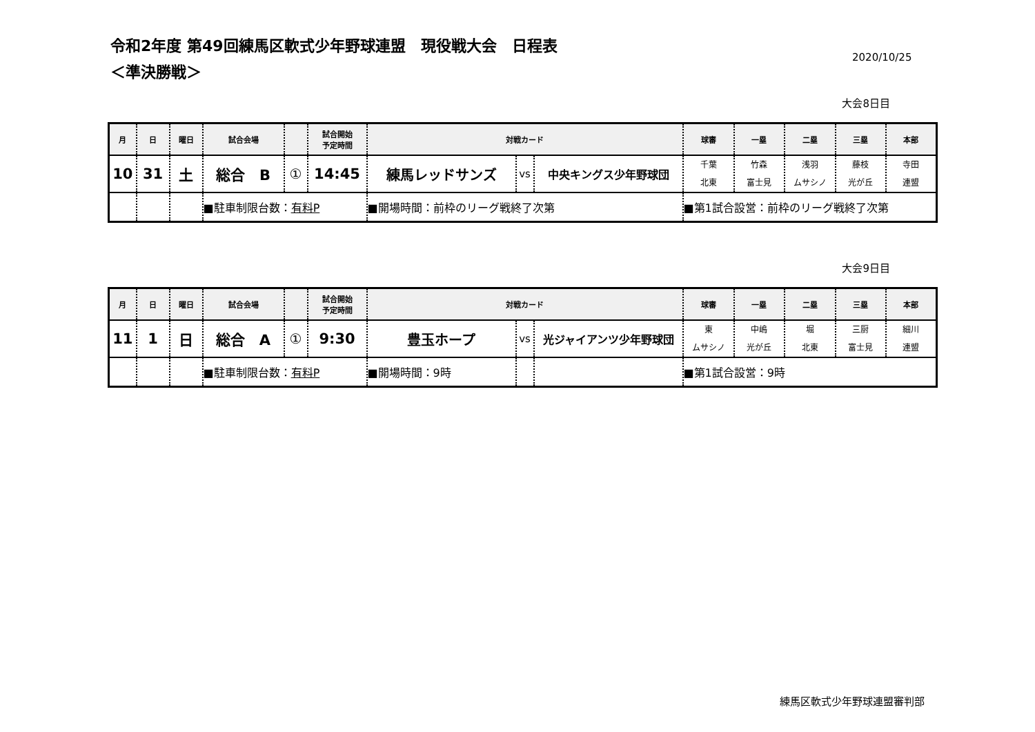令和2年度 第49回練馬区軟式少年野球連盟　現役戦大会　日程表
＜準決勝戦＞
2020/10/25
大会8日目
| 月 | 日 | 曜日 | 試合会場 | | 試合開始 予定時間 | 対戦カード | | | 球審 | 一塁 | 二塁 | 三塁 | 本部 |
| --- | --- | --- | --- | --- | --- | --- | --- | --- | --- | --- | --- | --- | --- |
| 10 | 31 | 土 | 総合 B | ① | 14:45 | 練馬レッドサンズ | vs | 中央キングス少年野球団 | 千葉 北東 | 竹森 富士見 | 浅羽 ムサシノ | 藤枝 光が丘 | 寺田 連盟 |
| | | | ■駐車制限台数： 有料P | | | ■開場時間：前枠のリーグ戦終了次第 | | | ■第1試合設営：前枠のリーグ戦終了次第 | | | | |
大会9日目
| 月 | 日 | 曜日 | 試合会場 | | 試合開始 予定時間 | 対戦カード | | | 球審 | 一塁 | 二塁 | 三塁 | 本部 |
| --- | --- | --- | --- | --- | --- | --- | --- | --- | --- | --- | --- | --- | --- |
| 11 | 1 | 日 | 総合 A | ① | 9:30 | 豊玉ホープ | vs | 光ジャイアンツ少年野球団 | 東 ムサシノ | 中嶋 光が丘 | 堀 北東 | 三厨 富士見 | 細川 連盟 |
| | | | ■駐車制限台数： 有料P | | | ■開場時間：9時 | | | ■第1試合設営：9時 | | | | |
練馬区軟式少年野球連盟審判部